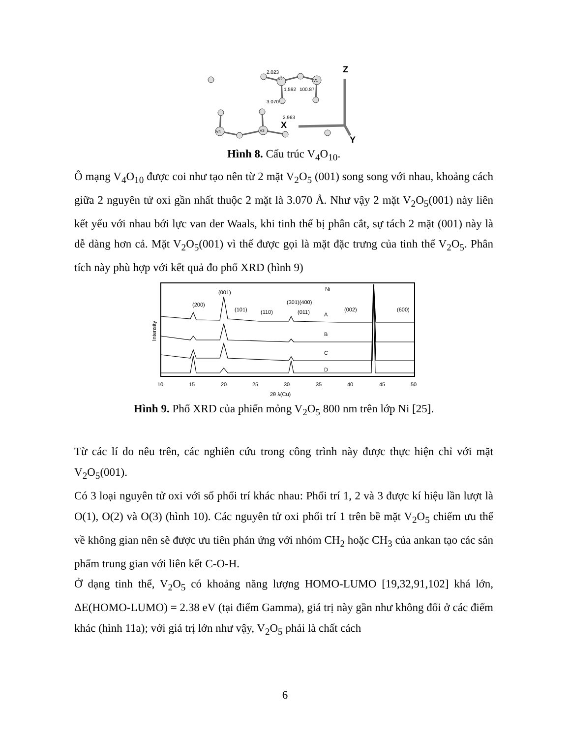2.023
1.592
100.87
3.070
2.963
V2
V1
V4
V3
Z
X
Y
Hình 8. Cấu trúc V<sub>4</sub>O<sub>10</sub>.
Ô mạng V<sub>4</sub>O<sub>10</sub> được coi như tạo nên từ 2 mặt V<sub>2</sub>O<sub>5</sub> (001) song song với nhau, khoảng cách giữa 2 nguyên tử oxi gần nhất thuộc 2 mặt là 3.070 Å. Như vậy 2 mặt V<sub>2</sub>O<sub>5</sub>(001) này liên kết yếu với nhau bới lực van der Waals, khi tinh thể bị phân cắt, sự tách 2 mặt (001) này là dễ dàng hơn cả. Mặt V<sub>2</sub>O<sub>5</sub>(001) vì thế được gọi là mặt đặc trưng của tinh thể V<sub>2</sub>O<sub>5</sub>. Phân tích này phù hợp với kết quả đo phổ XRD (hình 9)
Ni
A
B
C
D
(200)
(001)
(101)
(110)
(301)(400)
(011)
(002)
(600)
Intensity
10
15
20
25
30
35
40
45
50
2θ λ(Cu)
Hình 9. Phổ XRD của phiến mỏng V<sub>2</sub>O<sub>5</sub> 800 nm trên lớp Ni [25].
Từ các lí do nêu trên, các nghiên cứu trong công trình này được thực hiện chỉ với mặt V<sub>2</sub>O<sub>5</sub>(001).
Có 3 loại nguyên tử oxi với số phối trí khác nhau: Phối trí 1, 2 và 3 được kí hiệu lần lượt là O(1), O(2) và O(3) (hình 10). Các nguyên tử oxi phối trí 1 trên bề mặt V<sub>2</sub>O<sub>5</sub> chiếm ưu thế về không gian nên sẽ được ưu tiên phản ứng với nhóm CH<sub>2</sub> hoặc CH<sub>3</sub> của ankan tạo các sản phẩm trung gian với liên kết C-O-H.
Ở dạng tinh thể, V<sub>2</sub>O<sub>5</sub> có khoảng năng lượng HOMO-LUMO [19,32,91,102] khá lớn, ΔE(HOMO-LUMO) = 2.38 eV (tại điểm Gamma), giá trị này gần như không đổi ở các điểm khác (hình 11a); với giá trị lớn như vậy, V<sub>2</sub>O<sub>5</sub> phải là chất cách
6